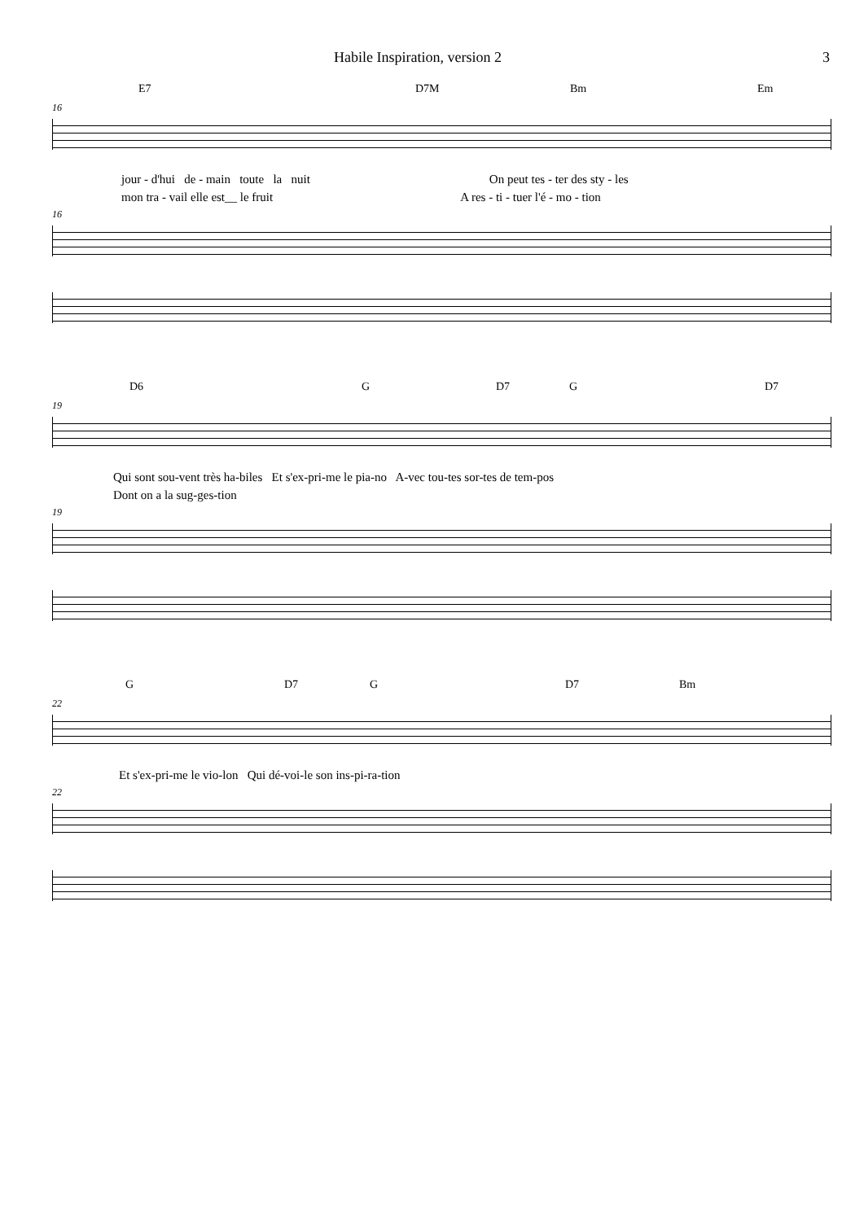Habile Inspiration, version 2 3
E7 D7M Bm Em
16
jour - d'hui de - main toute la nuit On peut tes - ter des sty - les
mon tra - vail elle est__ le fruit A res - ti - tuer l'é - mo - tion
16
D6 G D7 G D7
19
Qui sont sou-vent très ha-biles Et s'ex-pri-me le pia-no A-vec tou-tes sor-tes de tem-pos
Dont on a la sug-ges-tion
19
G D7 G D7 Bm
22
Et s'ex-pri-me le vio-lon Qui dé-voi-le son ins-pi-ra-tion
22